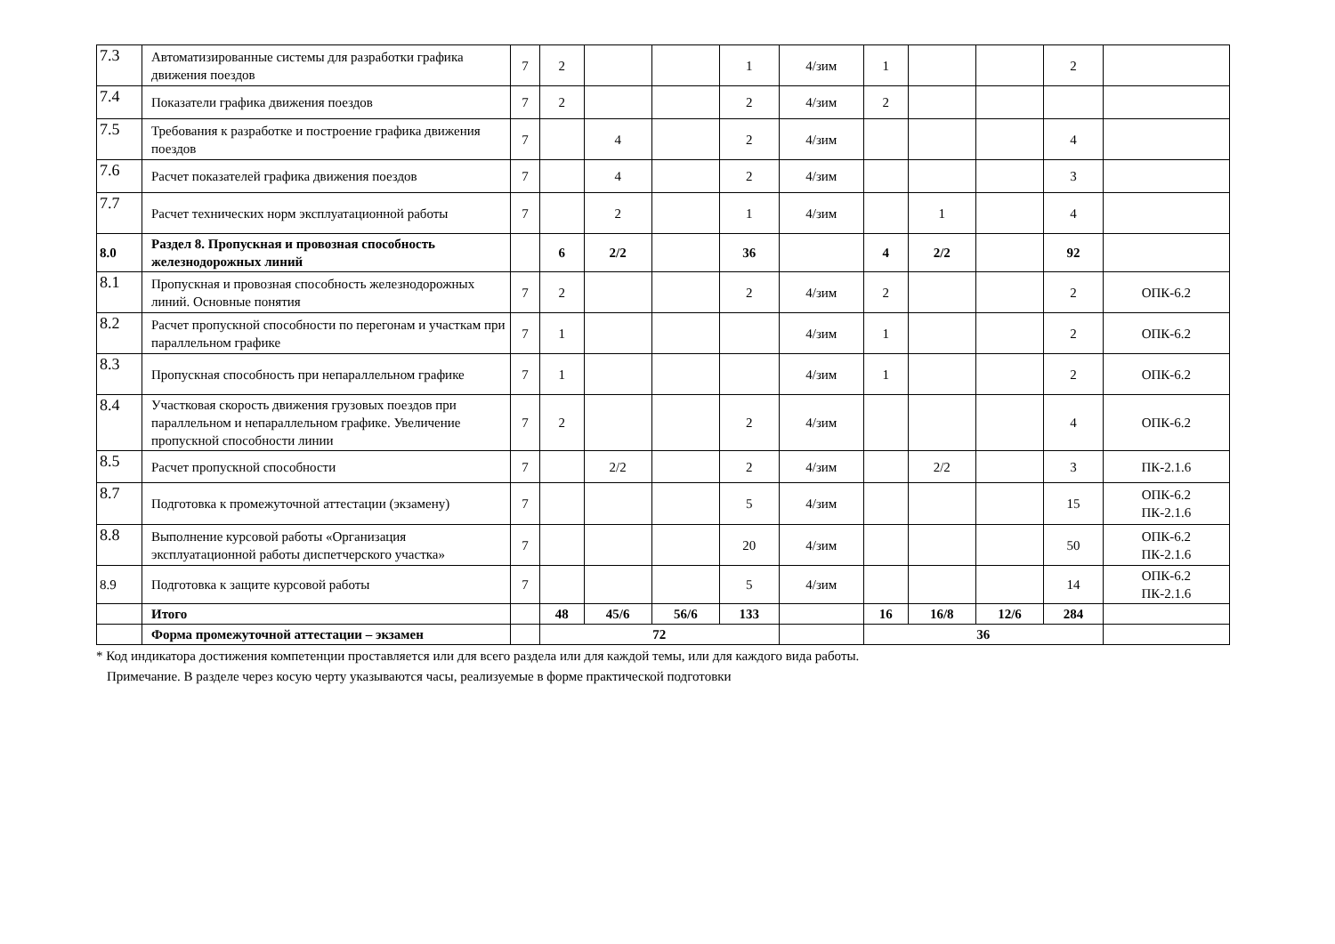| 7.3 | Автоматизированные системы для разработки графика движения поездов | 7 | 2 | | | 1 | 4/зим | 1 | | | 2 | |
| 7.4 | Показатели графика движения поездов | 7 | 2 | | | 2 | 4/зим | 2 | | | | |
| 7.5 | Требования к разработке и построение графика движения поездов | 7 | | 4 | | 2 | 4/зим | | | | 4 | |
| 7.6 | Расчет показателей графика движения поездов | 7 | | 4 | | 2 | 4/зим | | | | 3 | |
| 7.7 | Расчет технических норм эксплуатационной работы | 7 | | 2 | | 1 | 4/зим | | 1 | | 4 | |
| 8.0 | Раздел 8. Пропускная и провозная способность железнодорожных линий | | 6 | 2/2 | | 36 | | 4 | 2/2 | | 92 | |
| 8.1 | Пропускная и провозная способность железнодорожных линий. Основные понятия | 7 | 2 | | | 2 | 4/зим | 2 | | | 2 | ОПК-6.2 |
| 8.2 | Расчет пропускной способности по перегонам и участкам при параллельном графике | 7 | 1 | | | | 4/зим | 1 | | | 2 | ОПК-6.2 |
| 8.3 | Пропускная способность при непараллельном графике | 7 | 1 | | | | 4/зим | 1 | | | 2 | ОПК-6.2 |
| 8.4 | Участковая скорость движения грузовых поездов при параллельном и непараллельном графике. Увеличение пропускной способности линии | 7 | 2 | | | 2 | 4/зим | | | | 4 | ОПК-6.2 |
| 8.5 | Расчет пропускной способности | 7 | | 2/2 | | 2 | 4/зим | | 2/2 | | 3 | ПК-2.1.6 |
| 8.7 | Подготовка к промежуточной аттестации (экзамену) | 7 | | | | 5 | 4/зим | | | | 15 | ОПК-6.2 ПК-2.1.6 |
| 8.8 | Выполнение курсовой работы «Организация эксплуатационной работы диспетчерского участка» | 7 | | | | 20 | 4/зим | | | | 50 | ОПК-6.2 ПК-2.1.6 |
| 8.9 | Подготовка к защите курсовой работы | 7 | | | | 5 | 4/зим | | | | 14 | ОПК-6.2 ПК-2.1.6 |
| | Итого | | 48 | 45/6 | 56/6 | 133 | | 16 | 16/8 | 12/6 | 284 | |
| | Форма промежуточной аттестации – экзамен | | 72 | | | | | 36 | | | | |
* Код индикатора достижения компетенции проставляется или для всего раздела или для каждой темы, или для каждого вида работы.
Примечание. В разделе через косую черту указываются часы, реализуемые в форме практической подготовки